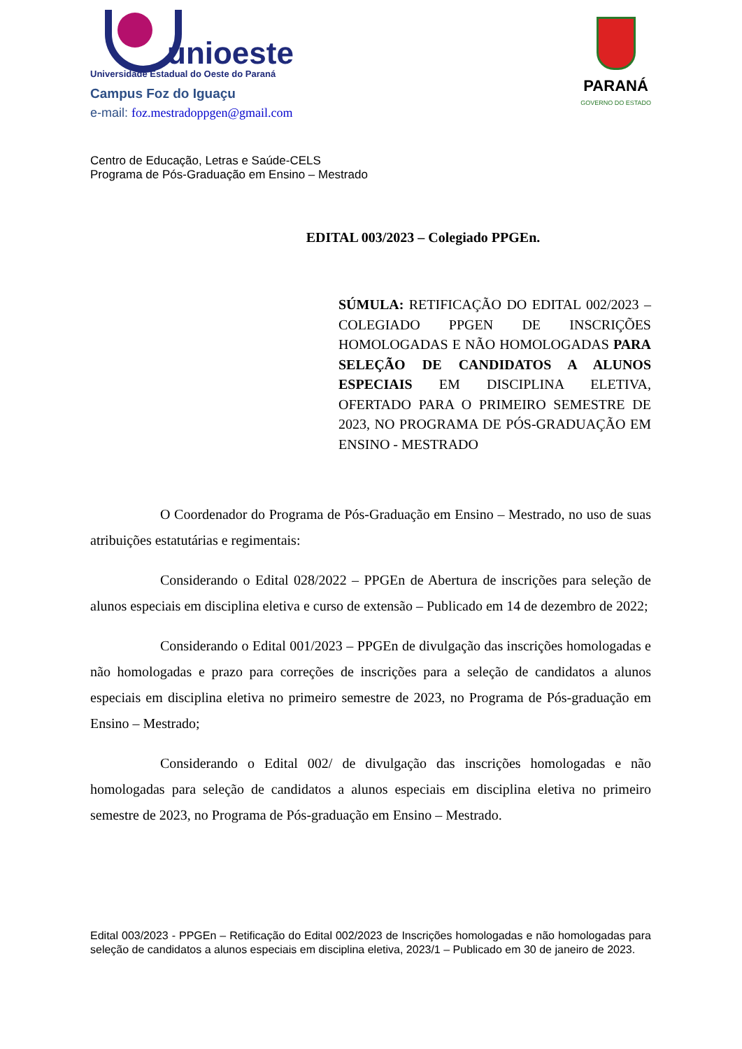unioeste
Universidade Estadual do Oeste do Paraná
Campus Foz do Iguaçu
e-mail: foz.mestradoppgen@gmail.com
PARANÁ
GOVERNO DO ESTADO
Centro de Educação, Letras e Saúde-CELS
Programa de Pós-Graduação em Ensino – Mestrado
EDITAL 003/2023 – Colegiado PPGEn.
SÚMULA: RETIFICAÇÃO DO EDITAL 002/2023 – COLEGIADO PPGEN DE INSCRIÇÕES HOMOLOGADAS E NÃO HOMOLOGADAS PARA SELEÇÃO DE CANDIDATOS A ALUNOS ESPECIAIS EM DISCIPLINA ELETIVA, OFERTADO PARA O PRIMEIRO SEMESTRE DE 2023, NO PROGRAMA DE PÓS-GRADUAÇÃO EM ENSINO - MESTRADO
O Coordenador do Programa de Pós-Graduação em Ensino – Mestrado, no uso de suas atribuições estatutárias e regimentais:
Considerando o Edital 028/2022 – PPGEn de Abertura de inscrições para seleção de alunos especiais em disciplina eletiva e curso de extensão – Publicado em 14 de dezembro de 2022;
Considerando o Edital 001/2023 – PPGEn de divulgação das inscrições homologadas e não homologadas e prazo para correções de inscrições para a seleção de candidatos a alunos especiais em disciplina eletiva no primeiro semestre de 2023, no Programa de Pós-graduação em Ensino – Mestrado;
Considerando o Edital 002/ de divulgação das inscrições homologadas e não homologadas para seleção de candidatos a alunos especiais em disciplina eletiva no primeiro semestre de 2023, no Programa de Pós-graduação em Ensino – Mestrado.
Edital 003/2023 - PPGEn – Retificação do Edital 002/2023 de Inscrições homologadas e não homologadas para seleção de candidatos a alunos especiais em disciplina eletiva, 2023/1 – Publicado em 30 de janeiro de 2023.